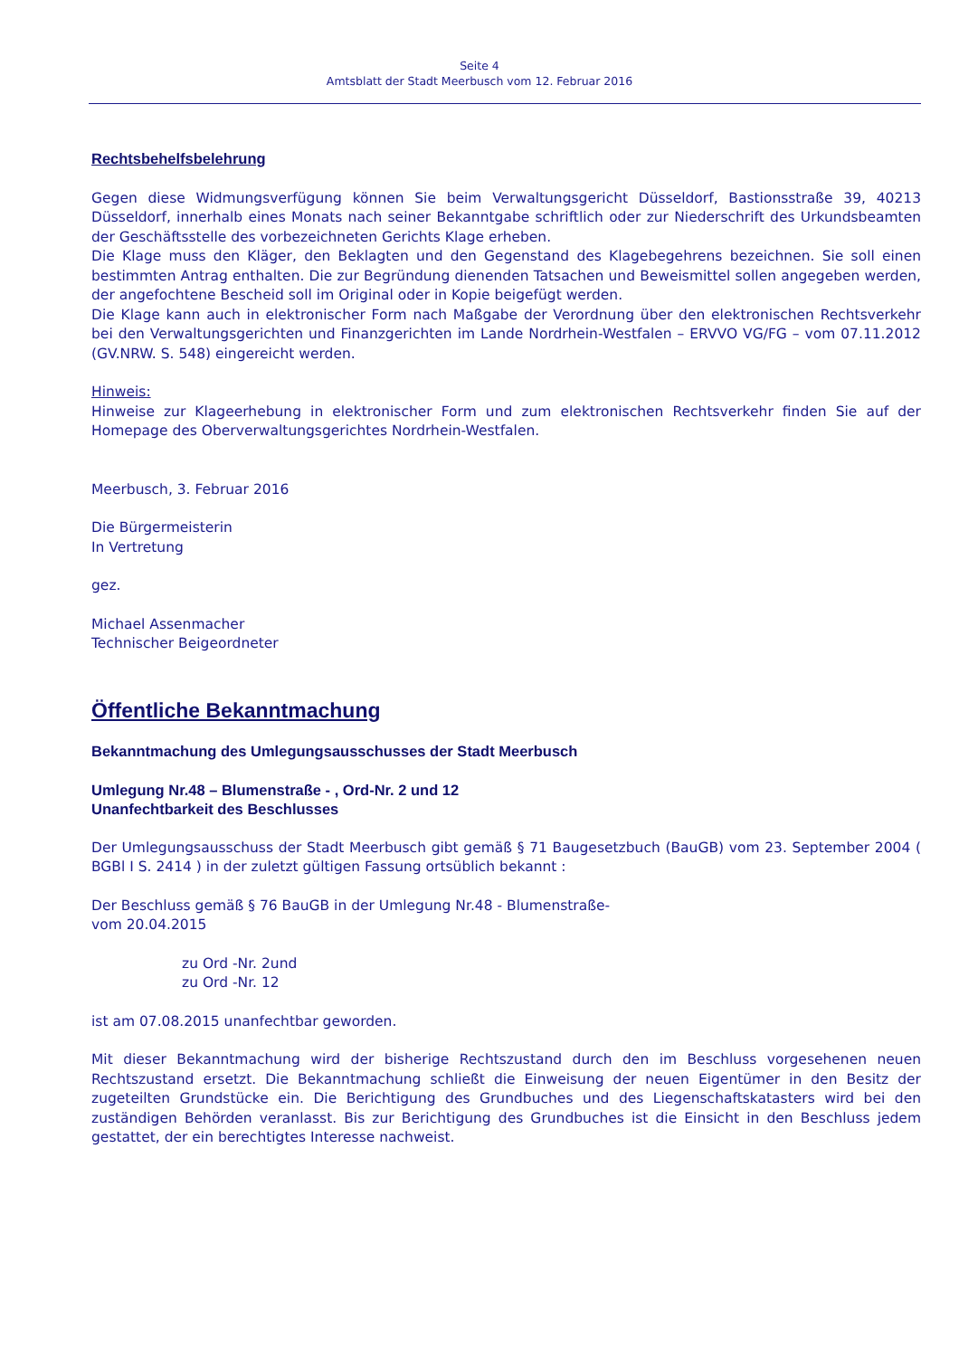Seite 4
Amtsblatt der Stadt Meerbusch vom 12. Februar 2016
Rechtsbehelfsbelehrung
Gegen diese Widmungsverfügung können Sie beim Verwaltungsgericht Düsseldorf, Bastionsstraße 39, 40213 Düsseldorf, innerhalb eines Monats nach seiner Bekanntgabe schriftlich oder zur Niederschrift des Urkundsbeamten der Geschäftsstelle des vorbezeichneten Gerichts Klage erheben.
Die Klage muss den Kläger, den Beklagten und den Gegenstand des Klagebegehrens bezeichnen. Sie soll einen bestimmten Antrag enthalten. Die zur Begründung dienenden Tatsachen und Beweismittel sollen angegeben werden, der angefochtene Bescheid soll im Original oder in Kopie beigefügt werden.
Die Klage kann auch in elektronischer Form nach Maßgabe der Verordnung über den elektronischen Rechtsverkehr bei den Verwaltungsgerichten und Finanzgerichten im Lande Nordrhein-Westfalen – ERVVO VG/FG – vom 07.11.2012 (GV.NRW. S. 548) eingereicht werden.
Hinweis:
Hinweise zur Klageerhebung in elektronischer Form und zum elektronischen Rechtsverkehr finden Sie auf der Homepage des Oberverwaltungsgerichtes Nordrhein-Westfalen.
Meerbusch, 3. Februar 2016
Die Bürgermeisterin
In Vertretung
gez.
Michael Assenmacher
Technischer Beigeordneter
Öffentliche Bekanntmachung
Bekanntmachung des Umlegungsausschusses der Stadt Meerbusch
Umlegung Nr.48 – Blumenstraße - , Ord-Nr. 2 und 12
Unanfechtbarkeit des Beschlusses
Der Umlegungsausschuss der Stadt Meerbusch gibt gemäß § 71 Baugesetzbuch (BauGB) vom 23. September 2004 ( BGBl I S. 2414 ) in der zuletzt gültigen Fassung ortsüblich bekannt :
Der Beschluss gemäß § 76 BauGB in der Umlegung Nr.48 - Blumenstraße-
vom 20.04.2015
zu Ord -Nr. 2und
zu Ord -Nr. 12
ist am 07.08.2015 unanfechtbar geworden.
Mit dieser Bekanntmachung wird der bisherige Rechtszustand durch den im Beschluss vorgesehenen neuen Rechtszustand ersetzt. Die Bekanntmachung schließt die Einweisung der neuen Eigentümer in den Besitz der zugeteilten Grundstücke ein. Die Berichtigung des Grundbuches und des Liegenschaftskatasters wird bei den zuständigen Behörden veranlasst. Bis zur Berichtigung des Grundbuches ist die Einsicht in den Beschluss jedem gestattet, der ein berechtigtes Interesse nachweist.